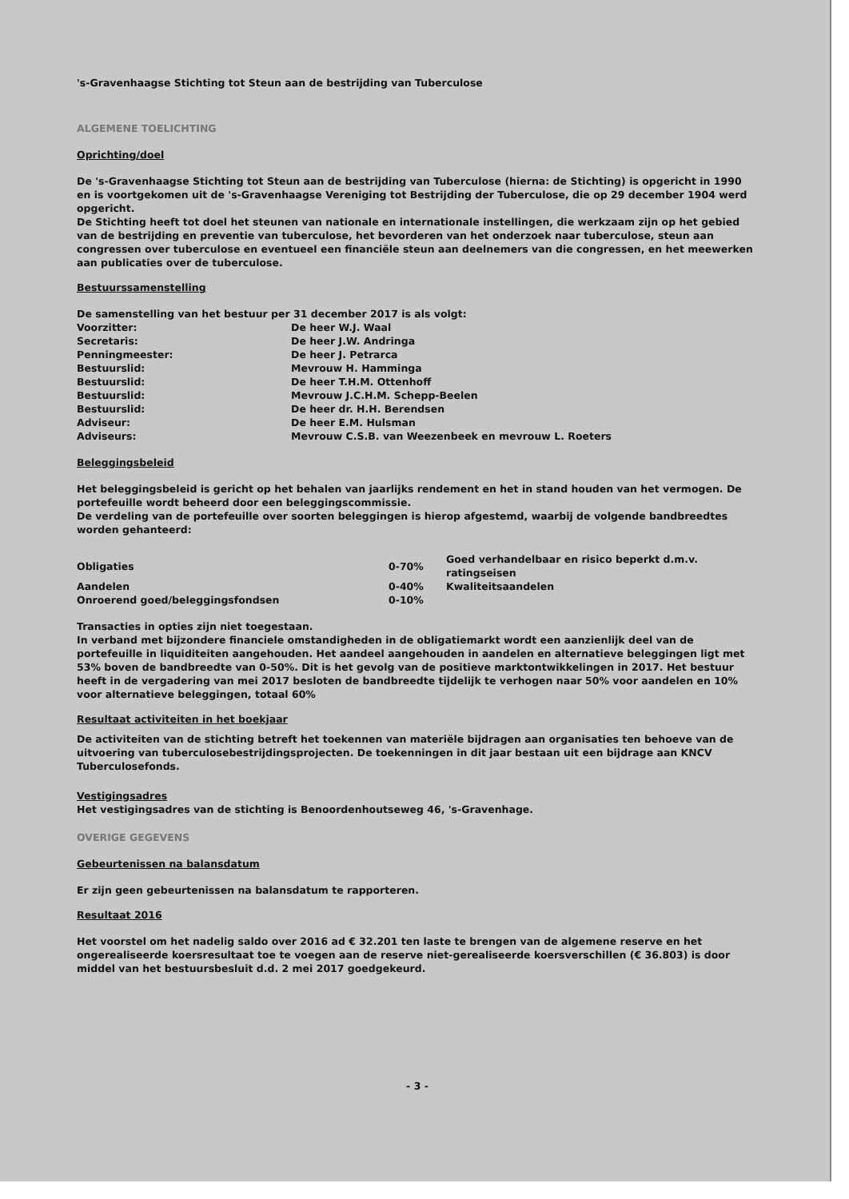's-Gravenhaagse Stichting tot Steun aan de bestrijding van Tuberculose
ALGEMENE TOELICHTING
Oprichting/doel
De 's-Gravenhaagse Stichting tot Steun aan de bestrijding van Tuberculose (hierna: de Stichting) is opgericht in 1990 en is voortgekomen uit de 's-Gravenhaagse Vereniging tot Bestrijding der Tuberculose, die op 29 december 1904 werd opgericht.
De Stichting heeft tot doel het steunen van nationale en internationale instellingen, die werkzaam zijn op het gebied van de bestrijding en preventie van tuberculose, het bevorderen van het onderzoek naar tuberculose, steun aan congressen over tuberculose en eventueel een financiële steun aan deelnemers van die congressen, en het meewerken aan publicaties over de tuberculose.
Bestuurssamenstelling
De samenstelling van het bestuur per 31 december 2017 is als volgt:
| Voorzitter: | De heer W.J. Waal |
| Secretaris: | De heer J.W. Andringa |
| Penningmeester: | De heer J. Petrarca |
| Bestuurslid: | Mevrouw H. Hamminga |
| Bestuurslid: | De heer T.H.M. Ottenhoff |
| Bestuurslid: | Mevrouw J.C.H.M. Schepp-Beelen |
| Bestuurslid: | De heer dr. H.H. Berendsen |
| Adviseur: | De heer E.M. Hulsman |
| Adviseurs: | Mevrouw C.S.B. van Weezenbeek en mevrouw L. Roeters |
Beleggingsbeleid
Het beleggingsbeleid is gericht op het behalen van jaarlijks rendement en het in stand houden van het vermogen. De portefeuille wordt beheerd door een beleggingscommissie.
De verdeling van de portefeuille over soorten beleggingen is hierop afgestemd, waarbij de volgende bandbreedtes worden gehanteerd:
| Obligaties | 0-70% | Goed verhandelbaar en risico beperkt d.m.v. ratingseisen |
| Aandelen | 0-40% | Kwaliteitsaandelen |
| Onroerend goed/beleggingsfondsen | 0-10% | |
Transacties in opties zijn niet toegestaan.
In verband met bijzondere financiele omstandigheden in de obligatiemarkt wordt een aanzienlijk deel van de portefeuille in liquiditeiten aangehouden. Het aandeel aangehouden in aandelen en alternatieve beleggingen ligt met 53% boven de bandbreedte van 0-50%. Dit is het gevolg van de positieve marktontwikkelingen in 2017. Het bestuur heeft in de vergadering van mei 2017 besloten de bandbreedte tijdelijk te verhogen naar 50% voor aandelen en 10% voor alternatieve beleggingen, totaal 60%
Resultaat activiteiten in het boekjaar
De activiteiten van de stichting betreft het toekennen van materiële bijdragen aan organisaties ten behoeve van de uitvoering van tuberculosebestrijdingsprojecten. De toekenningen in dit jaar bestaan uit een bijdrage aan KNCV Tuberculosefonds.
Vestigingsadres
Het vestigingsadres van de stichting is Benoordenhoutseweg 46, 's-Gravenhage.
OVERIGE GEGEVENS
Gebeurtenissen na balansdatum
Er zijn geen gebeurtenissen na balansdatum te rapporteren.
Resultaat 2016
Het voorstel om het nadelig saldo over 2016 ad € 32.201 ten laste te brengen van de algemene reserve en het ongerealiseerde koersresultaat toe te voegen aan de reserve niet-gerealiseerde koersverschillen (€ 36.803) is door middel van het bestuursbesluit d.d. 2 mei 2017 goedgekeurd.
- 3 -